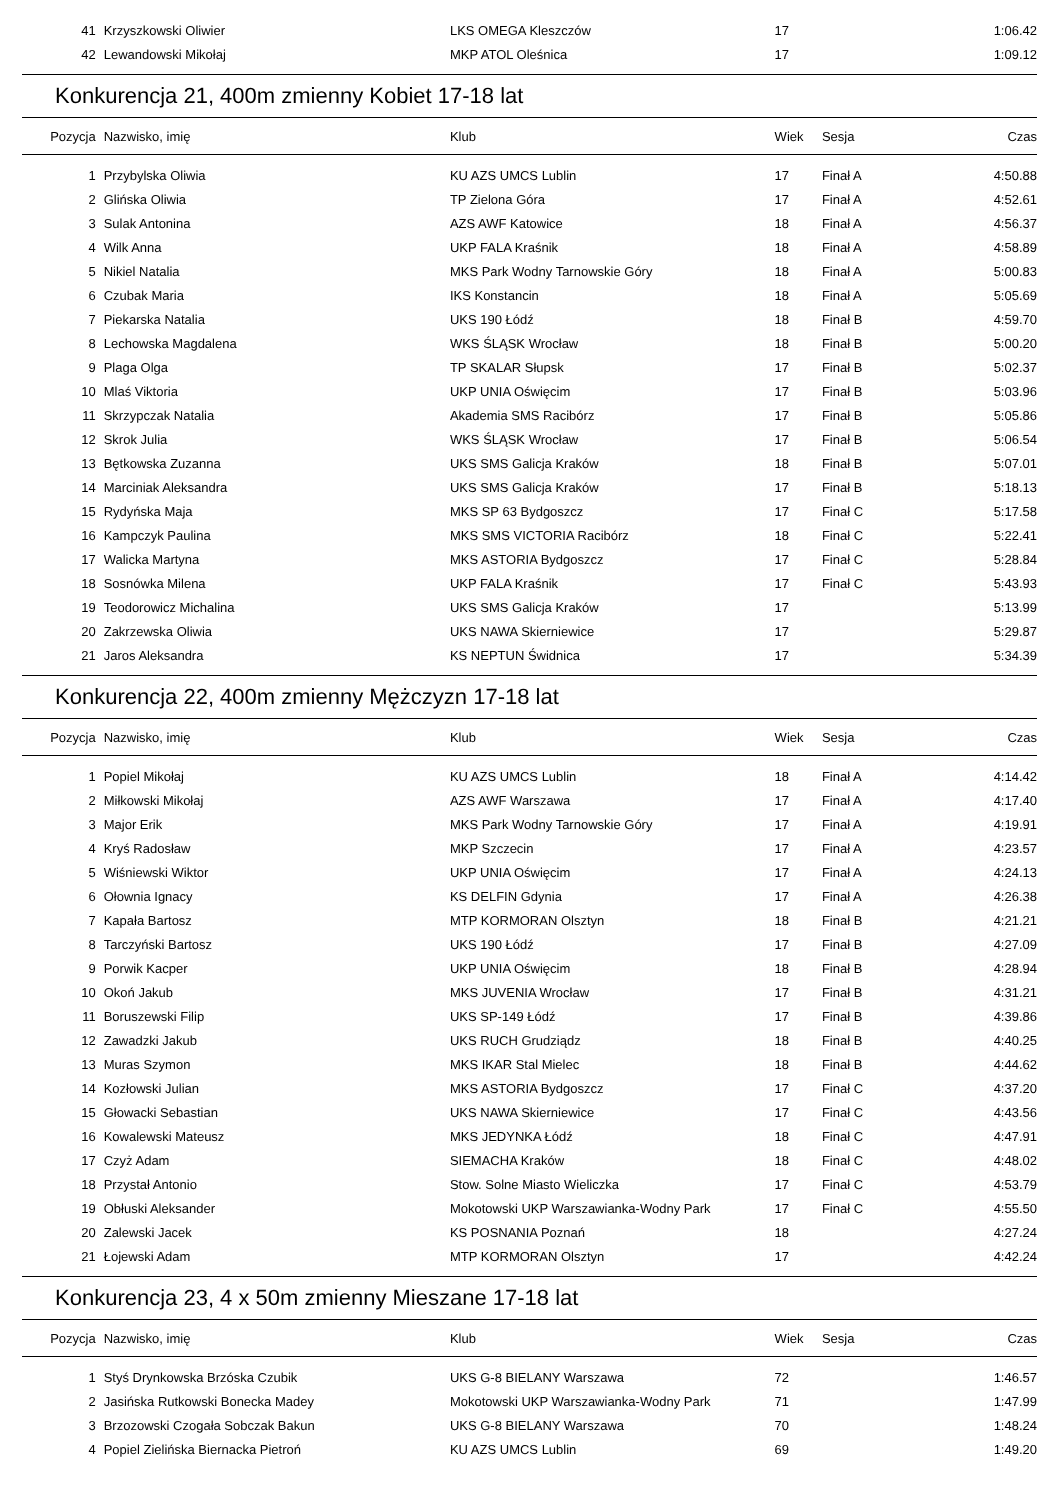| 41 | Krzyszkowski Oliwier | LKS OMEGA Kleszczów | 17 | | 1:06.42 |
| 42 | Lewandowski Mikołaj | MKP ATOL Oleśnica | 17 | | 1:09.12 |
Konkurencja 21, 400m zmienny Kobiet 17-18 lat
| Pozycja | Nazwisko, imię | Klub | Wiek | Sesja | Czas |
| --- | --- | --- | --- | --- | --- |
| 1 | Przybylska Oliwia | KU AZS UMCS Lublin | 17 | Finał A | 4:50.88 |
| 2 | Glińska Oliwia | TP Zielona Góra | 17 | Finał A | 4:52.61 |
| 3 | Sulak Antonina | AZS AWF Katowice | 18 | Finał A | 4:56.37 |
| 4 | Wilk Anna | UKP FALA Kraśnik | 18 | Finał A | 4:58.89 |
| 5 | Nikiel Natalia | MKS Park Wodny Tarnowskie Góry | 18 | Finał A | 5:00.83 |
| 6 | Czubak Maria | IKS Konstancin | 18 | Finał A | 5:05.69 |
| 7 | Piekarska Natalia | UKS 190 Łódź | 18 | Finał B | 4:59.70 |
| 8 | Lechowska Magdalena | WKS ŚLĄSK Wrocław | 18 | Finał B | 5:00.20 |
| 9 | Plaga Olga | TP SKALAR Słupsk | 17 | Finał B | 5:02.37 |
| 10 | Mlaś Viktoria | UKP UNIA Oświęcim | 17 | Finał B | 5:03.96 |
| 11 | Skrzypczak Natalia | Akademia SMS Racibórz | 17 | Finał B | 5:05.86 |
| 12 | Skrok Julia | WKS ŚLĄSK Wrocław | 17 | Finał B | 5:06.54 |
| 13 | Bętkowska Zuzanna | UKS SMS Galicja Kraków | 18 | Finał B | 5:07.01 |
| 14 | Marciniak Aleksandra | UKS SMS Galicja Kraków | 17 | Finał B | 5:18.13 |
| 15 | Rydyńska Maja | MKS SP 63 Bydgoszcz | 17 | Finał C | 5:17.58 |
| 16 | Kampczyk Paulina | MKS SMS VICTORIA Racibórz | 18 | Finał C | 5:22.41 |
| 17 | Walicka Martyna | MKS ASTORIA Bydgoszcz | 17 | Finał C | 5:28.84 |
| 18 | Sosnówka Milena | UKP FALA Kraśnik | 17 | Finał C | 5:43.93 |
| 19 | Teodorowicz Michalina | UKS SMS Galicja Kraków | 17 | | 5:13.99 |
| 20 | Zakrzewska Oliwia | UKS NAWA Skierniewice | 17 | | 5:29.87 |
| 21 | Jaros Aleksandra | KS NEPTUN Świdnica | 17 | | 5:34.39 |
Konkurencja 22, 400m zmienny Mężczyzn 17-18 lat
| Pozycja | Nazwisko, imię | Klub | Wiek | Sesja | Czas |
| --- | --- | --- | --- | --- | --- |
| 1 | Popiel Mikołaj | KU AZS UMCS Lublin | 18 | Finał A | 4:14.42 |
| 2 | Miłkowski Mikołaj | AZS AWF Warszawa | 17 | Finał A | 4:17.40 |
| 3 | Major Erik | MKS Park Wodny Tarnowskie Góry | 17 | Finał A | 4:19.91 |
| 4 | Kryś Radosław | MKP Szczecin | 17 | Finał A | 4:23.57 |
| 5 | Wiśniewski Wiktor | UKP UNIA Oświęcim | 17 | Finał A | 4:24.13 |
| 6 | Ołownia Ignacy | KS DELFIN Gdynia | 17 | Finał A | 4:26.38 |
| 7 | Kapała Bartosz | MTP KORMORAN Olsztyn | 18 | Finał B | 4:21.21 |
| 8 | Tarczyński Bartosz | UKS 190 Łódź | 17 | Finał B | 4:27.09 |
| 9 | Porwik Kacper | UKP UNIA Oświęcim | 18 | Finał B | 4:28.94 |
| 10 | Okoń Jakub | MKS JUVENIA Wrocław | 17 | Finał B | 4:31.21 |
| 11 | Boruszewski Filip | UKS SP-149 Łódź | 17 | Finał B | 4:39.86 |
| 12 | Zawadzki Jakub | UKS RUCH Grudziądz | 18 | Finał B | 4:40.25 |
| 13 | Muras Szymon | MKS IKAR Stal Mielec | 18 | Finał B | 4:44.62 |
| 14 | Kozłowski Julian | MKS ASTORIA Bydgoszcz | 17 | Finał C | 4:37.20 |
| 15 | Głowacki Sebastian | UKS NAWA Skierniewice | 17 | Finał C | 4:43.56 |
| 16 | Kowalewski Mateusz | MKS JEDYNKA Łódź | 18 | Finał C | 4:47.91 |
| 17 | Czyż Adam | SIEMACHA Kraków | 18 | Finał C | 4:48.02 |
| 18 | Przystał Antonio | Stow. Solne Miasto Wieliczka | 17 | Finał C | 4:53.79 |
| 19 | Obłuski Aleksander | Mokotowski UKP Warszawianka-Wodny Park | 17 | Finał C | 4:55.50 |
| 20 | Zalewski Jacek | KS POSNANIA Poznań | 18 | | 4:27.24 |
| 21 | Łojewski Adam | MTP KORMORAN Olsztyn | 17 | | 4:42.24 |
Konkurencja 23, 4 x 50m zmienny Mieszane 17-18 lat
| Pozycja | Nazwisko, imię | Klub | Wiek | Sesja | Czas |
| --- | --- | --- | --- | --- | --- |
| 1 | Styś Drynkowska Brzóska Czubik | UKS G-8 BIELANY Warszawa | 72 | | 1:46.57 |
| 2 | Jasińska Rutkowski Bonecka Madey | Mokotowski UKP Warszawianka-Wodny Park | 71 | | 1:47.99 |
| 3 | Brzozowski Czogała Sobczak Bakun | UKS G-8 BIELANY Warszawa | 70 | | 1:48.24 |
| 4 | Popiel Zielińska Biernacka Pietroń | KU AZS UMCS Lublin | 69 | | 1:49.20 |